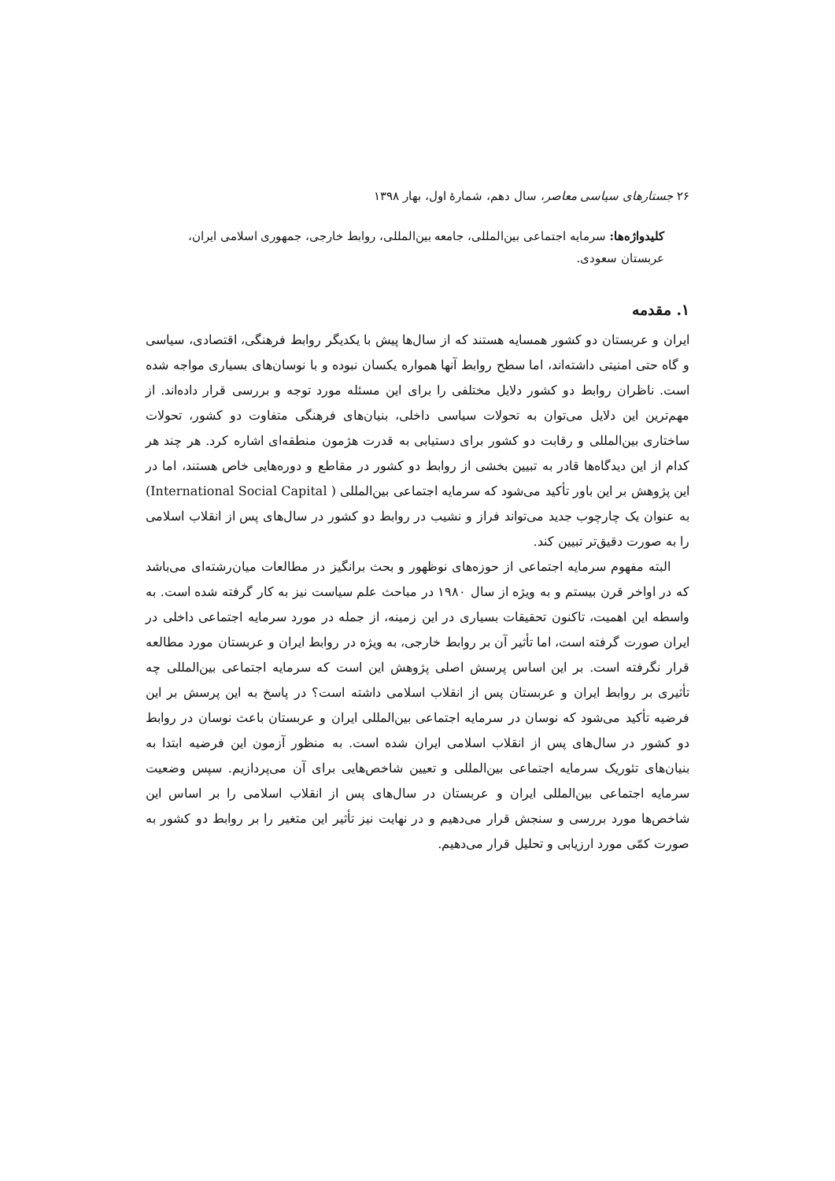۲۶ جستارهای سیاسی معاصر، سال دهم، شمارهٔ اول، بهار ۱۳۹۸
کلیدواژه‌ها: سرمایه اجتماعی بین‌المللی، جامعه بین‌المللی، روابط خارجی، جمهوری اسلامی ایران، عربستان سعودی.
۱. مقدمه
ایران و عربستان دو کشور همسایه هستند که از سال‌ها پیش با یکدیگر روابط فرهنگی، اقتصادی، سیاسی و گاه حتی امنیتی داشته‌اند، اما سطح روابط آنها همواره یکسان نبوده و با نوسان‌های بسیاری مواجه شده است. ناظران روابط دو کشور دلایل مختلفی را برای این مسئله مورد توجه و بررسی قرار داده‌اند. از مهم‌ترین این دلایل می‌توان به تحولات سیاسی داخلی، بنیان‌های فرهنگی متفاوت دو کشور، تحولات ساختاری بین‌المللی و رقابت دو کشور برای دستیابی به قدرت هژمون منطقه‌ای اشاره کرد. هر چند هر کدام از این دیدگاه‌ها قادر به تبیین بخشی از روابط دو کشور در مقاطع و دوره‌هایی خاص هستند، اما در این پژوهش بر این باور تأکید می‌شود که سرمایه اجتماعی بین‌المللی ( International Social Capital) به عنوان یک چارچوب جدید می‌تواند فراز و نشیب در روابط دو کشور در سال‌های پس از انقلاب اسلامی را به صورت دقیق‌تر تبیین کند.
البته مفهوم سرمایه اجتماعی از حوزه‌های نوظهور و بحث برانگیز در مطالعات میان‌رشته‌ای می‌باشد که در اواخر قرن بیستم و به ویژه از سال ۱۹۸۰ در مباحث علم سیاست نیز به کار گرفته شده است. به واسطه این اهمیت، تاکنون تحقیقات بسیاری در این زمینه، از جمله در مورد سرمایه اجتماعی داخلی در ایران صورت گرفته است، اما تأثیر آن بر روابط خارجی، به ویژه در روابط ایران و عربستان مورد مطالعه قرار نگرفته است. بر این اساس پرسش اصلی پژوهش این است که سرمایه اجتماعی بین‌المللی چه تأثیری بر روابط ایران و عربستان پس از انقلاب اسلامی داشته است؟ در پاسخ به این پرسش بر این فرضیه تأکید می‌شود که نوسان در سرمایه اجتماعی بین‌المللی ایران و عربستان باعث نوسان در روابط دو کشور در سال‌های پس از انقلاب اسلامی ایران شده است. به منظور آزمون این فرضیه ابتدا به بنیان‌های تئوریک سرمایه اجتماعی بین‌المللی و تعیین شاخص‌هایی برای آن می‌پردازیم. سپس وضعیت سرمایه اجتماعی بین‌المللی ایران و عربستان در سال‌های پس از انقلاب اسلامی را بر اساس این شاخص‌ها مورد بررسی و سنجش قرار می‌دهیم و در نهایت نیز تأثیر این متغیر را بر روابط دو کشور به صورت کمّی مورد ارزیابی و تحلیل قرار می‌دهیم.